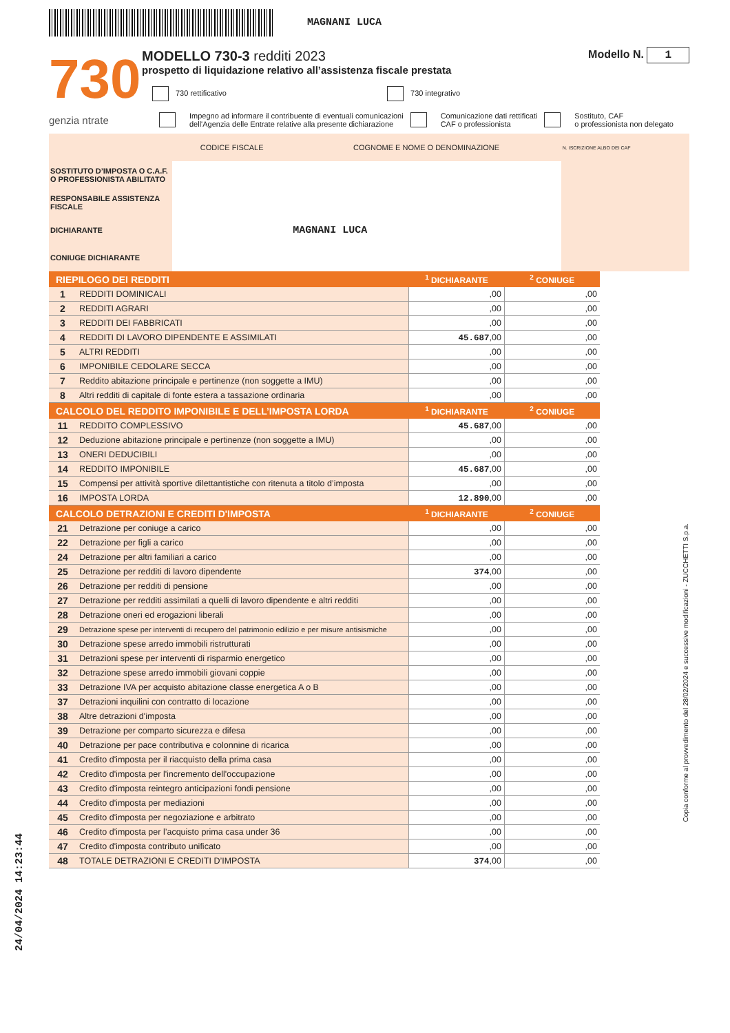MAGNANI LUCA
730
MODELLO 730-3 redditi 2023
Modello N. 1
prospetto di liquidazione relativo all’assistenza fiscale prestata
730 rettificativo 730 integrativo
genzia ntrate
Impegno ad informare il contribuente di eventuali comunicazioni
dell'Agenzia delle Entrate relative alla presente dichiarazione
Comunicazione dati rettificati
CAF o professionista
Sostituto, CAF
o professionista non delegato
| | CODICE FISCALE | COGNOME E NOME O DENOMINAZIONE | N. ISCRIZIONE ALBO DEI CAF |
| SOSTITUTO D’IMPOSTA O C.A.F. O PROFESSIONISTA ABILITATO | | | |
| RESPONSABILE ASSISTENZA FISCALE | | | |
| DICHIARANTE | | MAGNANI LUCA | |
| CONIUGE DICHIARANTE | | | |
| RIEPILOGO DEI REDDITI | | <sup>1</sup> DICHIARANTE | <sup>2</sup> CONIUGE |
| --- | --- | --- | --- |
| 1 | REDDITI DOMINICALI | ,00 | ,00 |
| 2 | REDDITI AGRARI | ,00 | ,00 |
| 3 | REDDITI DEI FABBRICATI | ,00 | ,00 |
| 4 | REDDITI DI LAVORO DIPENDENTE E ASSIMILATI | 45.687 ,00 | ,00 |
| 5 | ALTRI REDDITI | ,00 | ,00 |
| 6 | IMPONIBILE CEDOLARE SECCA | ,00 | ,00 |
| 7 | Reddito abitazione principale e pertinenze (non soggette a IMU) | ,00 | ,00 |
| 8 | Altri redditi di capitale di fonte estera a tassazione ordinaria | ,00 | ,00 |
| CALCOLO DEL REDDITO IMPONIBILE E DELL’IMPOSTA LORDA | | <sup>1</sup> DICHIARANTE | <sup>2</sup> CONIUGE |
| 11 | REDDITO COMPLESSIVO | 45.687 ,00 | ,00 |
| 12 | Deduzione abitazione principale e pertinenze (non soggette a IMU) | ,00 | ,00 |
| 13 | ONERI DEDUCIBILI | ,00 | ,00 |
| 14 | REDDITO IMPONIBILE | 45.687 ,00 | ,00 |
| 15 | Compensi per attività sportive dilettantistiche con ritenuta a titolo d’imposta | ,00 | ,00 |
| 16 | IMPOSTA LORDA | 12.890 ,00 | ,00 |
| CALCOLO DETRAZIONI E CREDITI D'IMPOSTA | | <sup>1</sup> DICHIARANTE | <sup>2</sup> CONIUGE |
| 21 | Detrazione per coniuge a carico | ,00 | ,00 |
| 22 | Detrazione per figli a carico | ,00 | ,00 |
| 24 | Detrazione per altri familiari a carico | ,00 | ,00 |
| 25 | Detrazione per redditi di lavoro dipendente | 374 ,00 | ,00 |
| 26 | Detrazione per redditi di pensione | ,00 | ,00 |
| 27 | Detrazione per redditi assimilati a quelli di lavoro dipendente e altri redditi | ,00 | ,00 |
| 28 | Detrazione oneri ed erogazioni liberali | ,00 | ,00 |
| 29 | Detrazione spese per interventi di recupero del patrimonio edilizio e per misure antisismiche | ,00 | ,00 |
| 30 | Detrazione spese arredo immobili ristrutturati | ,00 | ,00 |
| 31 | Detrazioni spese per interventi di risparmio energetico | ,00 | ,00 |
| 32 | Detrazione spese arredo immobili giovani coppie | ,00 | ,00 |
| 33 | Detrazione IVA per acquisto abitazione classe energetica A o B | ,00 | ,00 |
| 37 | Detrazioni inquilini con contratto di locazione | ,00 | ,00 |
| 38 | Altre detrazioni d'imposta | ,00 | ,00 |
| 39 | Detrazione per comparto sicurezza e difesa | ,00 | ,00 |
| 40 | Detrazione per pace contributiva e colonnine di ricarica | ,00 | ,00 |
| 41 | Credito d'imposta per il riacquisto della prima casa | ,00 | ,00 |
| 42 | Credito d'imposta per l'incremento dell'occupazione | ,00 | ,00 |
| 43 | Credito d'imposta reintegro anticipazioni fondi pensione | ,00 | ,00 |
| 44 | Credito d'imposta per mediazioni | ,00 | ,00 |
| 45 | Credito d'imposta per negoziazione e arbitrato | ,00 | ,00 |
| 46 | Credito d'imposta per l’acquisto prima casa under 36 | ,00 | ,00 |
| 47 | Credito d'imposta contributo unificato | ,00 | ,00 |
| 48 | TOTALE DETRAZIONI E CREDITI D’IMPOSTA | 374 ,00 | ,00 |
Copia conforme al provvedimento del 28/02/2024 e successive modificazioni - ZUCCHETTI S.p.a.
24/04/2024 14:23:44